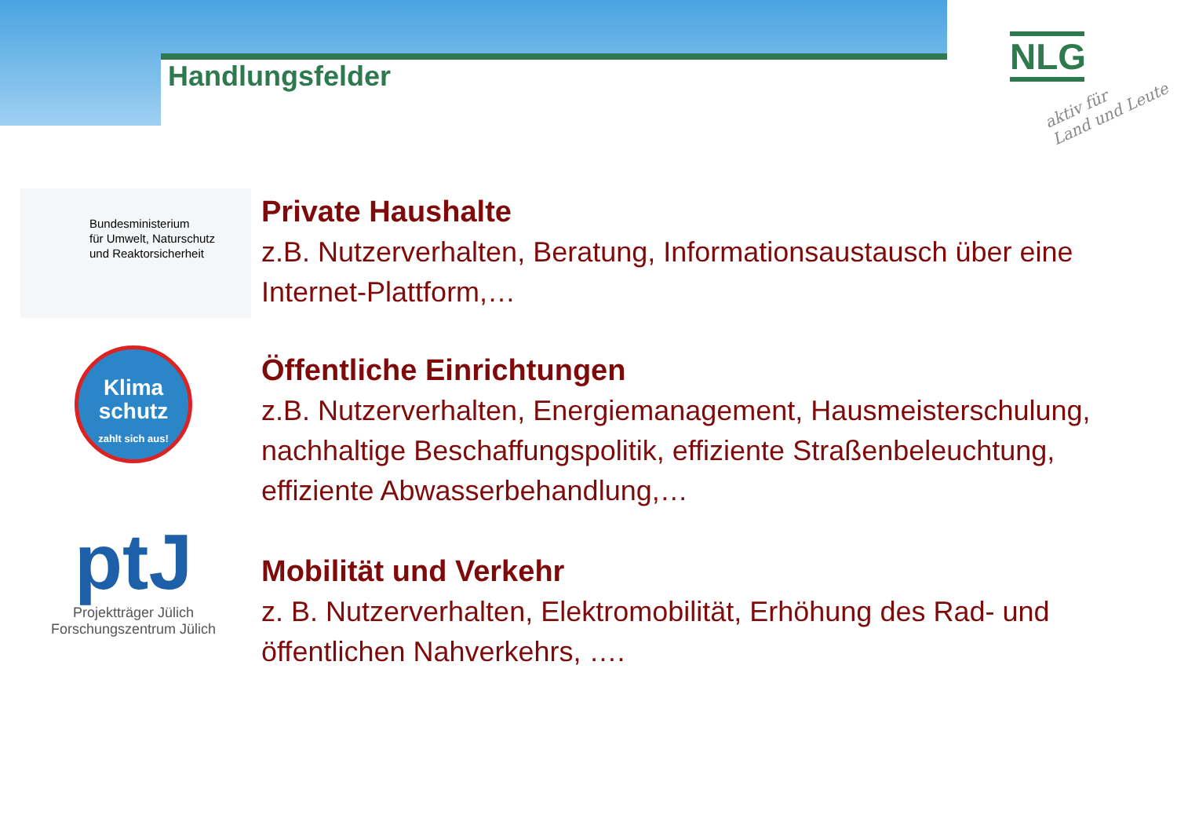Handlungsfelder
NLG
aktiv für
Land und Leute
Bundesministerium
für Umwelt, Naturschutz
und Reaktorsicherheit
Private Haushalte
z.B. Nutzerverhalten, Beratung, Informationsaustausch über eine Internet-Plattform,…
Klima
schutz
zahlt sich aus!
Öffentliche Einrichtungen
z.B. Nutzerverhalten, Energiemanagement, Hausmeisterschulung, nachhaltige Beschaffungspolitik, effiziente Straßenbeleuchtung, effiziente Abwasserbehandlung,…
ptJ
Projektträger Jülich
Forschungszentrum Jülich
Mobilität und Verkehr
z. B. Nutzerverhalten, Elektromobilität, Erhöhung des Rad- und öffentlichen Nahverkehrs, ….